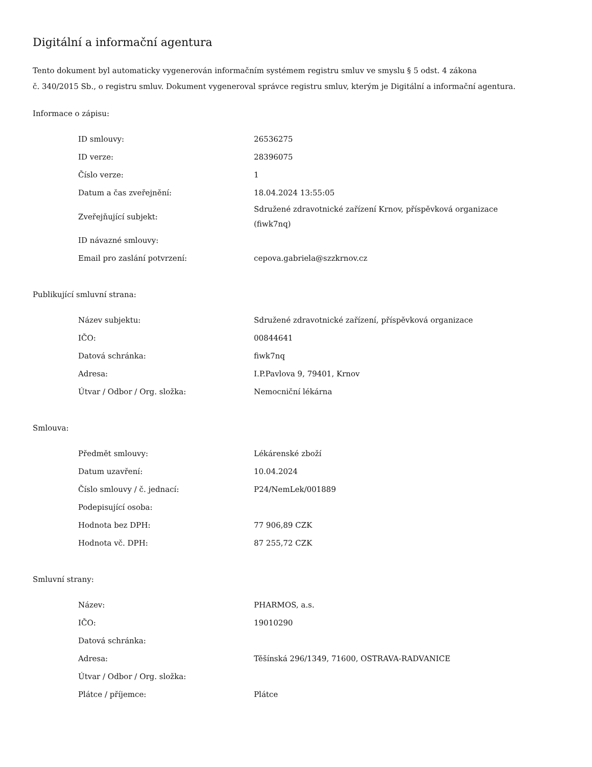Digitální a informační agentura
Tento dokument byl automaticky vygenerován informačním systémem registru smluv ve smyslu § 5 odst. 4 zákona
č. 340/2015 Sb., o registru smluv. Dokument vygeneroval správce registru smluv, kterým je Digitální a informační agentura.
Informace o zápisu:
| ID smlouvy: | 26536275 |
| ID verze: | 28396075 |
| Číslo verze: | 1 |
| Datum a čas zveřejnění: | 18.04.2024 13:55:05 |
| Zveřejňující subjekt: | Sdružené zdravotnické zařízení Krnov, příspěvková organizace (fiwk7nq) |
| ID návazné smlouvy: | |
| Email pro zaslání potvrzení: | cepova.gabriela@szzkrnov.cz |
Publikující smluvní strana:
| Název subjektu: | Sdružené zdravotnické zařízení, příspěvková organizace |
| IČO: | 00844641 |
| Datová schránka: | fiwk7nq |
| Adresa: | I.P.Pavlova 9, 79401, Krnov |
| Útvar / Odbor / Org. složka: | Nemocniční lékárna |
Smlouva:
| Předmět smlouvy: | Lékárenské zboží |
| Datum uzavření: | 10.04.2024 |
| Číslo smlouvy / č. jednací: | P24/NemLek/001889 |
| Podepisující osoba: | |
| Hodnota bez DPH: | 77 906,89 CZK |
| Hodnota vč. DPH: | 87 255,72 CZK |
Smluvní strany:
| Název: | PHARMOS, a.s. |
| IČO: | 19010290 |
| Datová schránka: | |
| Adresa: | Těšínská 296/1349, 71600, OSTRAVA-RADVANICE |
| Útvar / Odbor / Org. složka: | |
| Plátce / příjemce: | Plátce |